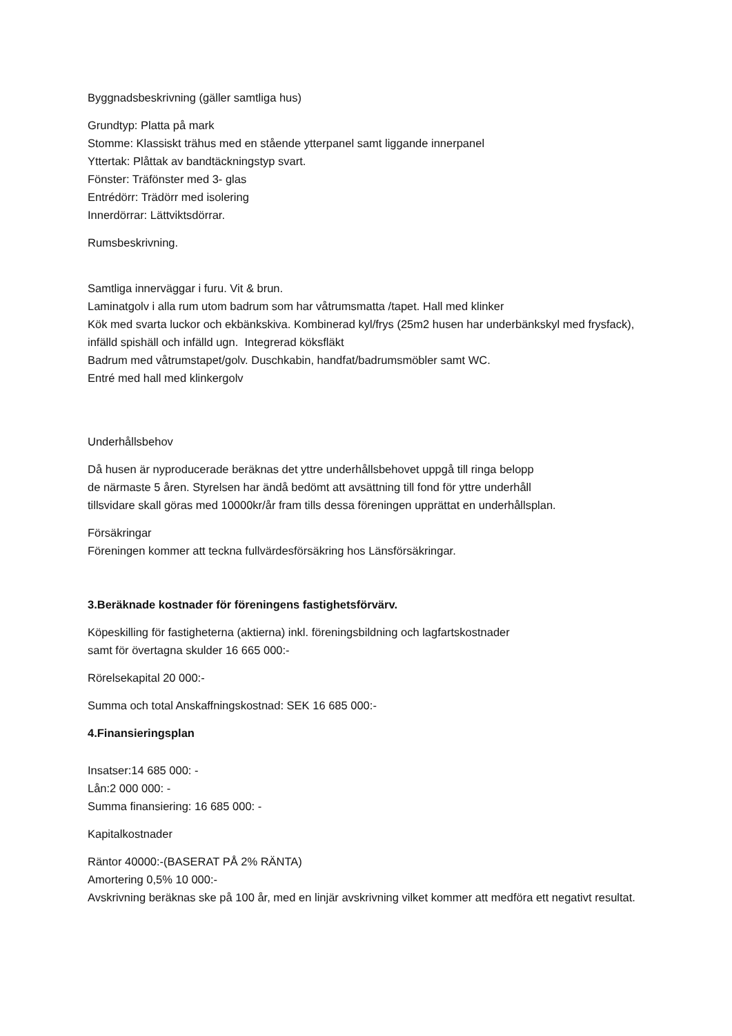Byggnadsbeskrivning (gäller samtliga hus)
Grundtyp: Platta på mark
Stomme: Klassiskt trähus med en stående ytterpanel samt liggande innerpanel
Yttertak: Plåttak av bandtäckningstyp svart.
Fönster: Träfönster med 3- glas
Entrédörr: Trädörr med isolering
Innerdörrar: Lättviktsdörrar.
Rumsbeskrivning.
Samtliga innerväggar i furu. Vit & brun.
Laminatgolv i alla rum utom badrum som har våtrumsmatta /tapet. Hall med klinker
Kök med svarta luckor och ekbänkskiva. Kombinerad kyl/frys (25m2 husen har underbänkskyl med frysfack), infälld spishäll och infälld ugn. Integrerad köksfläkt
Badrum med våtrumstapet/golv. Duschkabin, handfat/badrumsmöbler samt WC.
Entré med hall med klinkergolv
Underhållsbehov
Då husen är nyproducerade beräknas det yttre underhållsbehovet uppgå till ringa belopp
de närmaste 5 åren. Styrelsen har ändå bedömt att avsättning till fond för yttre underhåll
tillsvidare skall göras med 10000kr/år fram tills dessa föreningen upprättat en underhållsplan.
Försäkringar
Föreningen kommer att teckna fullvärdesförsäkring hos Länsförsäkringar.
3.Beräknade kostnader för föreningens fastighetsförvärv.
Köpeskilling för fastigheterna (aktierna) inkl. föreningsbildning och lagfartskostnader
samt för övertagna skulder 16 665 000:-
Rörelsekapital 20 000:-
Summa och total Anskaffningskostnad: SEK 16 685 000:-
4.Finansieringsplan
Insatser:14 685 000: -
Lån:2 000 000: -
Summa finansiering: 16 685 000: -
Kapitalkostnader
Räntor 40000:-(BASERAT PÅ 2% RÄNTA)
Amortering 0,5% 10 000:-
Avskrivning beräknas ske på 100 år, med en linjär avskrivning vilket kommer att medföra ett negativt resultat.